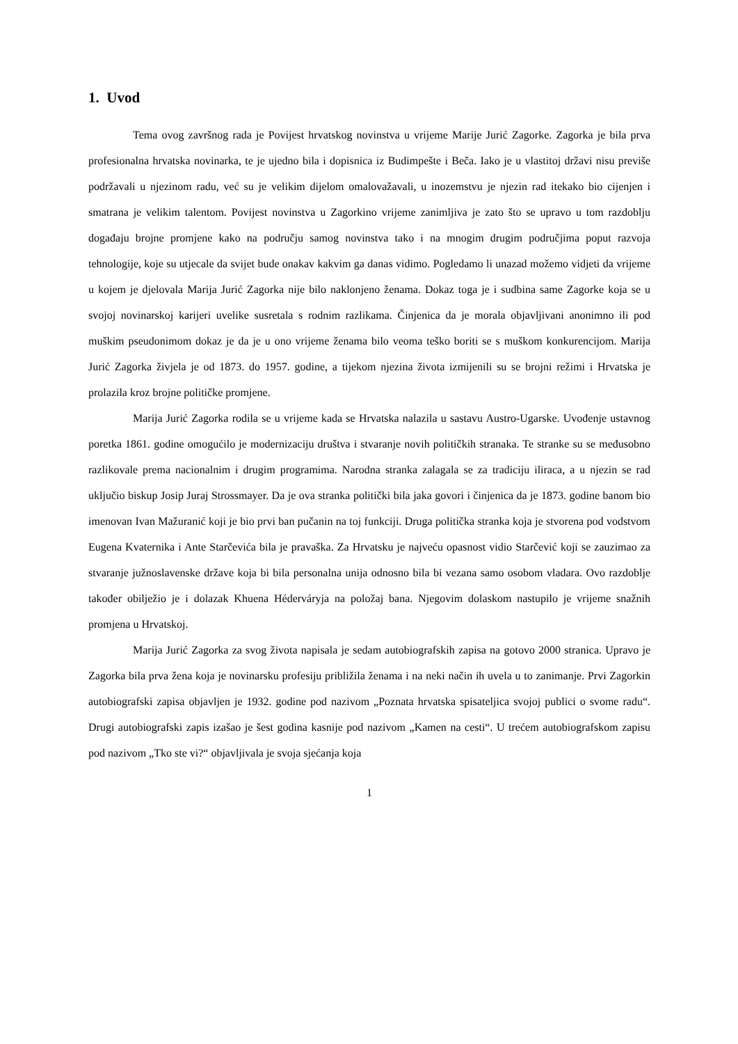1. Uvod
Tema ovog završnog rada je Povijest hrvatskog novinstva u vrijeme Marije Jurić Zagorke. Zagorka je bila prva profesionalna hrvatska novinarka, te je ujedno bila i dopisnica iz Budimpešte i Beča. Iako je u vlastitoj državi nisu previše podržavali u njezinom radu, već su je velikim dijelom omalovažavali, u inozemstvu je njezin rad itekako bio cijenjen i smatrana je velikim talentom. Povijest novinstva u Zagorkino vrijeme zanimljiva je zato što se upravo u tom razdoblju događaju brojne promjene kako na području samog novinstva tako i na mnogim drugim područjima poput razvoja tehnologije, koje su utjecale da svijet bude onakav kakvim ga danas vidimo. Pogledamo li unazad možemo vidjeti da vrijeme u kojem je djelovala Marija Jurić Zagorka nije bilo naklonjeno ženama. Dokaz toga je i sudbina same Zagorke koja se u svojoj novinarskoj karijeri uvelike susretala s rodnim razlikama. Činjenica da je morala objavljivani anonimno ili pod muškim pseudonimom dokaz je da je u ono vrijeme ženama bilo veoma teško boriti se s muškom konkurencijom. Marija Jurić Zagorka živjela je od 1873. do 1957. godine, a tijekom njezina života izmijenili su se brojni režimi i Hrvatska je prolazila kroz brojne političke promjene.
Marija Jurić Zagorka rodila se u vrijeme kada se Hrvatska nalazila u sastavu Austro-Ugarske. Uvođenje ustavnog poretka 1861. godine omogućilo je modernizaciju društva i stvaranje novih političkih stranaka. Te stranke su se međusobno razlikovale prema nacionalnim i drugim programima. Narodna stranka zalagala se za tradiciju iliraca, a u njezin se rad uključio biskup Josip Juraj Strossmayer. Da je ova stranka politički bila jaka govori i činjenica da je 1873. godine banom bio imenovan Ivan Mažuranić koji je bio prvi ban pučanin na toj funkciji. Druga politička stranka koja je stvorena pod vodstvom Eugena Kvaternika i Ante Starčevića bila je pravaška. Za Hrvatsku je najveću opasnost vidio Starčević koji se zauzimao za stvaranje južnoslavenske države koja bi bila personalna unija odnosno bila bi vezana samo osobom vladara. Ovo razdoblje također obilježio je i dolazak Khuena Héderváryja na položaj bana. Njegovim dolaskom nastupilo je vrijeme snažnih promjena u Hrvatskoj.
Marija Jurić Zagorka za svog života napisala je sedam autobiografskih zapisa na gotovo 2000 stranica. Upravo je Zagorka bila prva žena koja je novinarsku profesiju približila ženama i na neki način ih uvela u to zanimanje. Prvi Zagorkin autobiografski zapisa objavljen je 1932. godine pod nazivom „Poznata hrvatska spisateljica svojoj publici o svome radu“. Drugi autobiografski zapis izašao je šest godina kasnije pod nazivom „Kamen na cesti“. U trećem autobiografskom zapisu pod nazivom „Tko ste vi?“ objavljivala je svoja sjećanja koja
1